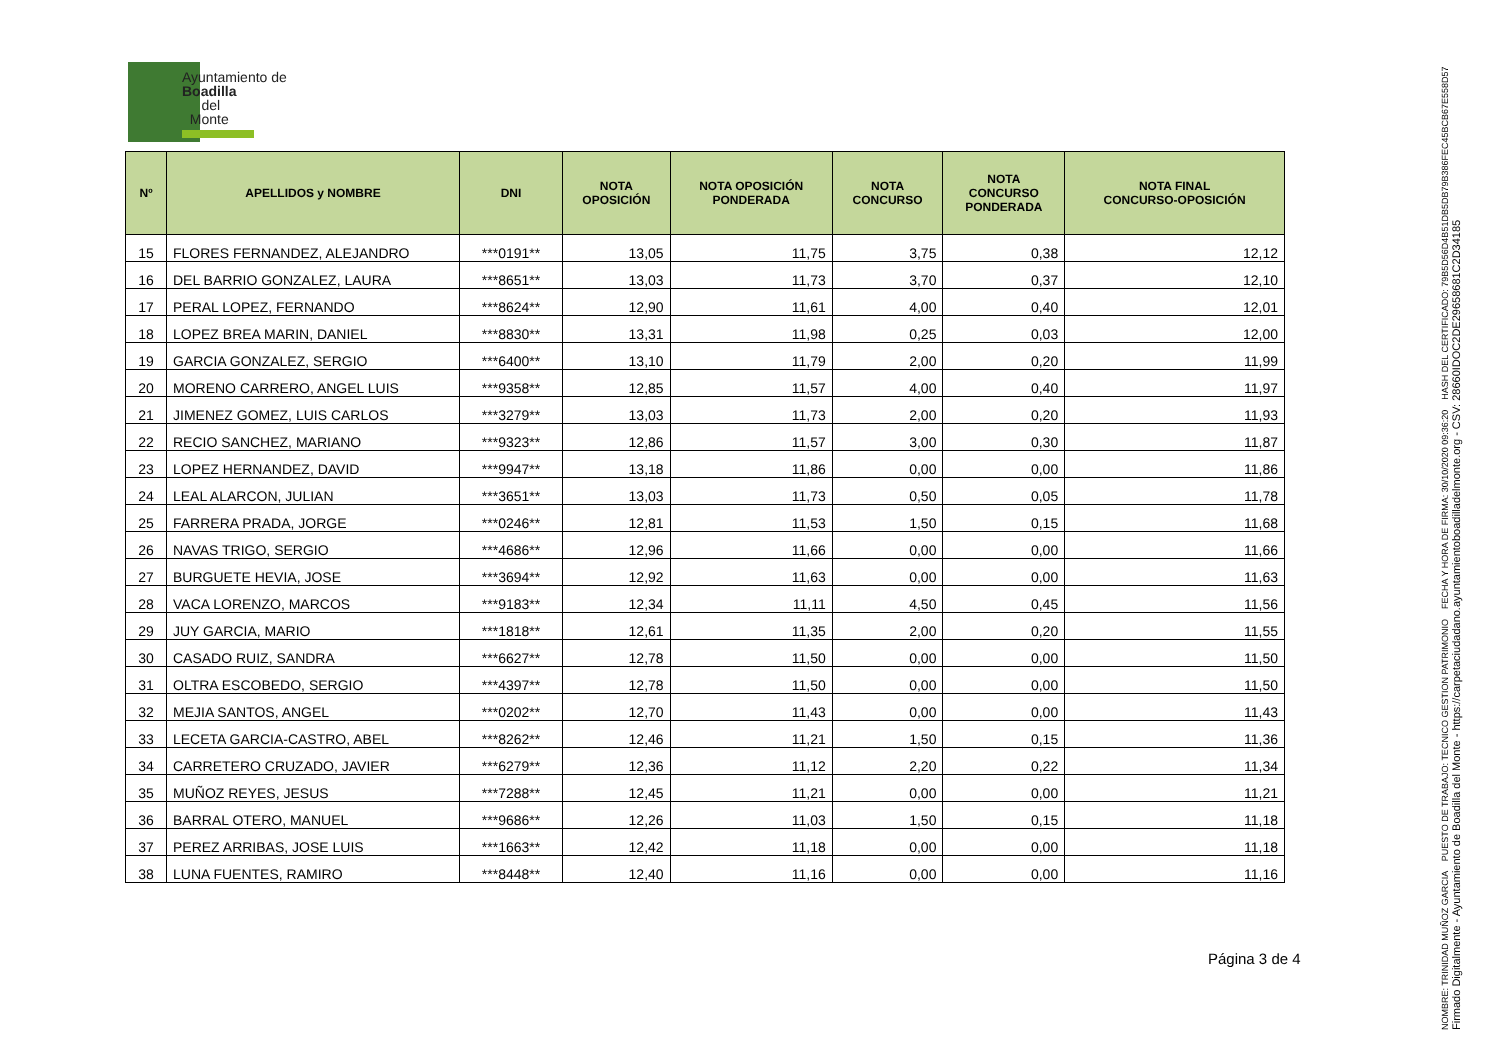Ayuntamiento de
Boadilla
del
Monte
| Nº | APELLIDOS y NOMBRE | DNI | NOTA OPOSICIÓN | NOTA OPOSICIÓN PONDERADA | NOTA CONCURSO | NOTA CONCURSO PONDERADA | NOTA FINAL CONCURSO-OPOSICIÓN |
| --- | --- | --- | --- | --- | --- | --- | --- |
| 15 | FLORES FERNANDEZ, ALEJANDRO | ***0191** | 13,05 | 11,75 | 3,75 | 0,38 | 12,12 |
| 16 | DEL BARRIO GONZALEZ, LAURA | ***8651** | 13,03 | 11,73 | 3,70 | 0,37 | 12,10 |
| 17 | PERAL LOPEZ, FERNANDO | ***8624** | 12,90 | 11,61 | 4,00 | 0,40 | 12,01 |
| 18 | LOPEZ BREA MARIN, DANIEL | ***8830** | 13,31 | 11,98 | 0,25 | 0,03 | 12,00 |
| 19 | GARCIA GONZALEZ, SERGIO | ***6400** | 13,10 | 11,79 | 2,00 | 0,20 | 11,99 |
| 20 | MORENO CARRERO, ANGEL LUIS | ***9358** | 12,85 | 11,57 | 4,00 | 0,40 | 11,97 |
| 21 | JIMENEZ GOMEZ, LUIS CARLOS | ***3279** | 13,03 | 11,73 | 2,00 | 0,20 | 11,93 |
| 22 | RECIO SANCHEZ, MARIANO | ***9323** | 12,86 | 11,57 | 3,00 | 0,30 | 11,87 |
| 23 | LOPEZ HERNANDEZ, DAVID | ***9947** | 13,18 | 11,86 | 0,00 | 0,00 | 11,86 |
| 24 | LEAL ALARCON, JULIAN | ***3651** | 13,03 | 11,73 | 0,50 | 0,05 | 11,78 |
| 25 | FARRERA PRADA, JORGE | ***0246** | 12,81 | 11,53 | 1,50 | 0,15 | 11,68 |
| 26 | NAVAS TRIGO, SERGIO | ***4686** | 12,96 | 11,66 | 0,00 | 0,00 | 11,66 |
| 27 | BURGUETE HEVIA, JOSE | ***3694** | 12,92 | 11,63 | 0,00 | 0,00 | 11,63 |
| 28 | VACA LORENZO, MARCOS | ***9183** | 12,34 | 11,11 | 4,50 | 0,45 | 11,56 |
| 29 | JUY GARCIA, MARIO | ***1818** | 12,61 | 11,35 | 2,00 | 0,20 | 11,55 |
| 30 | CASADO RUIZ, SANDRA | ***6627** | 12,78 | 11,50 | 0,00 | 0,00 | 11,50 |
| 31 | OLTRA ESCOBEDO, SERGIO | ***4397** | 12,78 | 11,50 | 0,00 | 0,00 | 11,50 |
| 32 | MEJIA SANTOS, ANGEL | ***0202** | 12,70 | 11,43 | 0,00 | 0,00 | 11,43 |
| 33 | LECETA GARCIA-CASTRO, ABEL | ***8262** | 12,46 | 11,21 | 1,50 | 0,15 | 11,36 |
| 34 | CARRETERO CRUZADO, JAVIER | ***6279** | 12,36 | 11,12 | 2,20 | 0,22 | 11,34 |
| 35 | MUÑOZ REYES, JESUS | ***7288** | 12,45 | 11,21 | 0,00 | 0,00 | 11,21 |
| 36 | BARRAL OTERO, MANUEL | ***9686** | 12,26 | 11,03 | 1,50 | 0,15 | 11,18 |
| 37 | PEREZ ARRIBAS, JOSE LUIS | ***1663** | 12,42 | 11,18 | 0,00 | 0,00 | 11,18 |
| 38 | LUNA FUENTES, RAMIRO | ***8448** | 12,40 | 11,16 | 0,00 | 0,00 | 11,16 |
Página 3 de 4
NOMBRE: TRINIDAD MUÑOZ GARCIA PUESTO DE TRABAJO: TECNICO GESTION PATRIMONIO FECHA Y HORA DE FIRMA: 30/10/2020 09:36:20 HASH DEL CERTIFICADO: 79B5D56D4B51DB5DB79B386FEC45BCB67E558D57
Firmado Digitalmente - Ayuntamiento de Boadilla del Monte - https://carpetaciudadano.ayuntamientoboadilladelmonte.org - CSV: 28660IDOC2DE29658681C2D34185